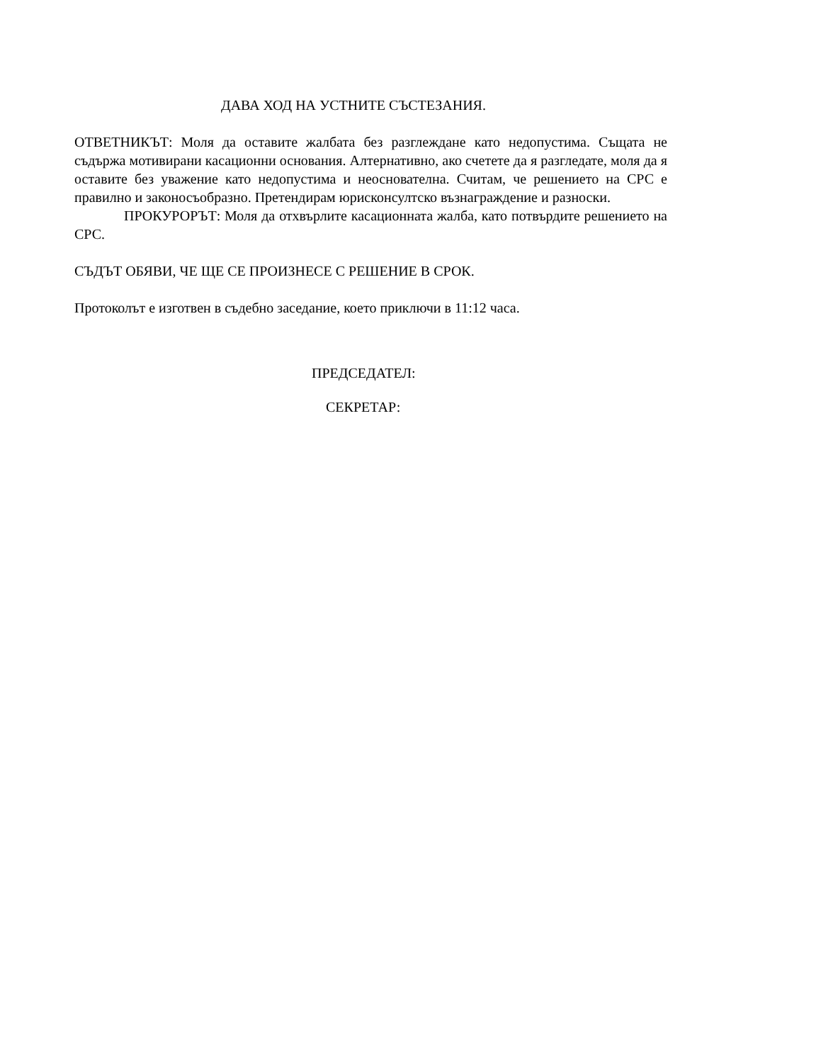ДАВА ХОД НА УСТНИТЕ СЪСТЕЗАНИЯ.
ОТВЕТНИКЪТ: Моля да оставите жалбата без разглеждане като недопустима. Същата не съдържа мотивирани касационни основания. Алтернативно, ако счетете да я разгледате, моля да я оставите без уважение като недопустима и неоснователна. Считам, че решението на СРС е правилно и законосъобразно. Претендирам юрисконсултско възнаграждение и разноски.
ПРОКУРОРЪТ: Моля да отхвърлите касационната жалба, като потвърдите решението на СРС.
СЪДЪТ ОБЯВИ, ЧЕ ЩЕ СЕ ПРОИЗНЕСЕ С РЕШЕНИЕ В СРОК.
Протоколът е изготвен в съдебно заседание, което приключи в 11:12 часа.
ПРЕДСЕДАТЕЛ:
СЕКРЕТАР: